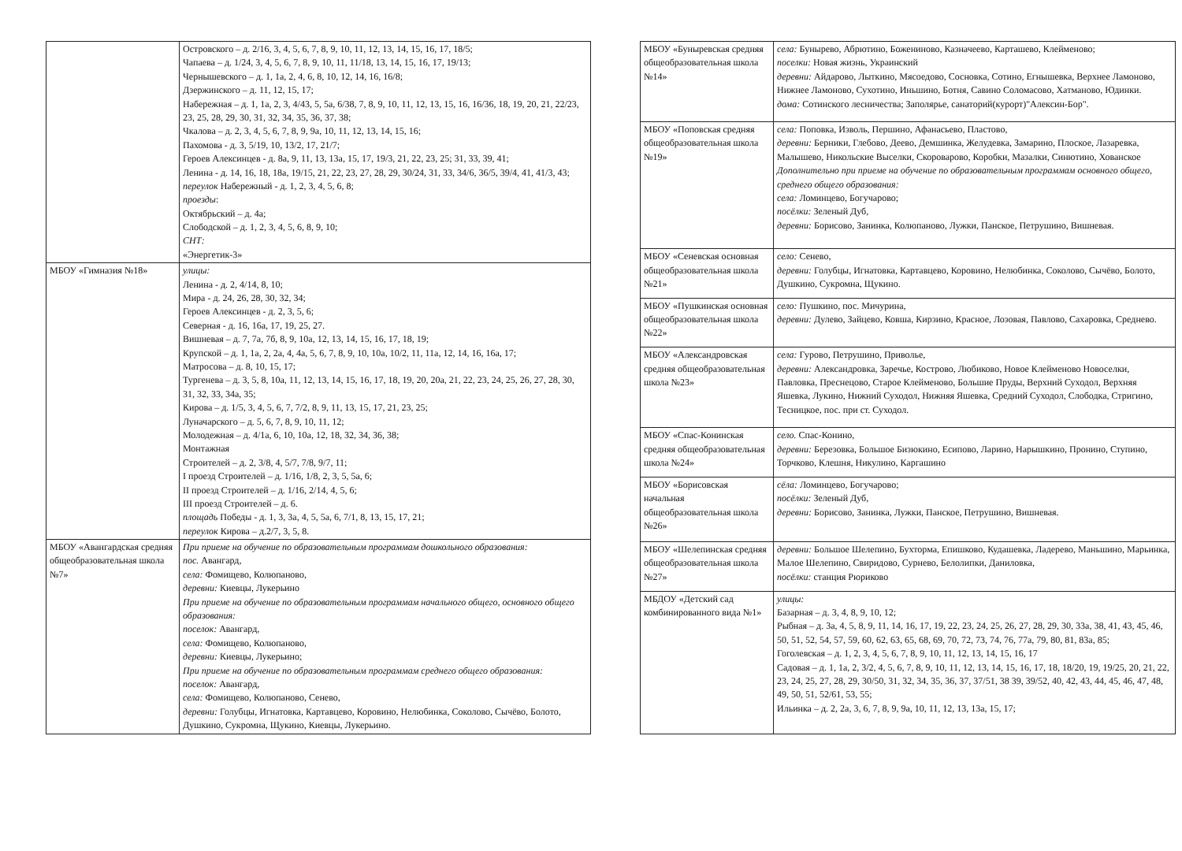| | Островского – д. 2/16, 3, 4, 5, 6, 7, 8, 9, 10, 11, 12, 13, 14, 15, 16, 17, 18/5; Чапаева – д. 1/24, 3, 4, 5, 6, 7, 8, 9, 10, 11, 11/18, 13, 14, 15, 16, 17, 19/13; Чернышевского – д. 1, 1а, 2, 4, 6, 8, 10, 12, 14, 16, 16/8; Дзержинского – д. 11, 12, 15, 17; Набережная – д. 1, 1а, 2, 3, 4/43, 5, 5а, 6/38, 7, 8, 9, 10, 11, 12, 13, 15, 16, 16/36, 18, 19, 20, 21, 22/23, 23, 25, 28, 29, 30, 31, 32, 34, 35, 36, 37, 38; Чкалова – д. 2, 3, 4, 5, 6, 7, 8, 9, 9а, 10, 11, 12, 13, 14, 15, 16; Пахомова - д. 3, 5/19, 10, 13/2, 17, 21/7; Героев Алексинцев - д. 8а, 9, 11, 13, 13а, 15, 17, 19/3, 21, 22, 23, 25; 31, 33, 39, 41; Ленина - д. 14, 16, 18, 18а, 19/15, 21, 22, 23, 27, 28, 29, 30/24, 31, 33, 34/6, 36/5, 39/4, 41, 41/3, 43; переулок Набережный - д. 1, 2, 3, 4, 5, 6, 8; проезды : Октябрьский – д. 4а; Слободской – д. 1, 2, 3, 4, 5, 6, 8, 9, 10; СНТ: «Энергетик-3» |
| МБОУ «Гимназия №18» | улицы: Ленина - д. 2, 4/14, 8, 10; Мира - д. 24, 26, 28, 30, 32, 34; Героев Алексинцев - д. 2, 3, 5, 6; Северная - д. 16, 16а, 17, 19, 25, 27. Вишневая – д. 7, 7а, 7б, 8, 9, 10а, 12, 13, 14, 15, 16, 17, 18, 19; Крупской – д. 1, 1а, 2, 2а, 4, 4а, 5, 6, 7, 8, 9, 10, 10а, 10/2, 11, 11а, 12, 14, 16, 16а, 17; Матросова – д. 8, 10, 15, 17; Тургенева – д. 3, 5, 8, 10а, 11, 12, 13, 14, 15, 16, 17, 18, 19, 20, 20а, 21, 22, 23, 24, 25, 26, 27, 28, 30, 31, 32, 33, 34а, 35; Кирова – д. 1/5, 3, 4, 5, 6, 7, 7/2, 8, 9, 11, 13, 15, 17, 21, 23, 25; Луначарского – д. 5, 6, 7, 8, 9, 10, 11, 12; Молодежная – д. 4/1а, 6, 10, 10а, 12, 18, 32, 34, 36, 38; Монтажная Строителей – д. 2, 3/8, 4, 5/7, 7/8, 9/7, 11; I проезд Строителей – д. 1/16, 1/8, 2, 3, 5, 5а, 6; II проезд Строителей – д. 1/16, 2/14, 4, 5, 6; III проезд Строителей – д. 6. площадь Победы - д. 1, 3, 3а, 4, 5, 5а, 6, 7/1, 8, 13, 15, 17, 21; переулок Кирова – д.2/7, 3, 5, 8. |
| МБОУ «Авангардская средняя общеобразовательная школа №7» | При приеме на обучение по образовательным программам дошкольного образования: пос. Авангард, села: Фомищево, Колюпаново, деревни: Киевцы, Лукерьино При приеме на обучение по образовательным программам начального общего, основного общего образования: поселок: Авангард, села: Фомищево, Колюпаново, деревни: Киевцы, Лукерьино; При приеме на обучение по образовательным программам среднего общего образования: поселок: Авангард, села: Фомищево, Колюпаново, Сенево, деревни: Голубцы, Игнатовка, Картавцево, Коровино, Нелюбинка, Соколово, Сычёво, Болото, Душкино, Сукромна, Щукино, Киевцы, Лукерьино. |
| МБОУ «Буныревская средняя общеобразовательная школа №14» | села: Бунырево, Абрютино, Боженинoво, Казначеево, Карташево, Клейменово; поселки: Новая жизнь, Украинский деревни: Айдарово, Лыткино, Мясоедово, Сосновка, Сотино, Егнышевка, Верхнее Ламоново, Нижнее Ламоново, Сухотино, Иньшино, Ботня, Савино Соломасово, Хатманово, Юдинки. дома: Сотинского лесничества; Заполярье, санаторий(курорт)"Алексин-Бор". |
| МБОУ «Поповская средняя общеобразовательная школа №19» | села: Поповка, Изволь, Першино, Афанасьево, Пластово, деревни: Берники, Глебово, Деево, Демшинка, Желудевка, Замарино, Плоское, Лазаревка, Малышево, Никольские Выселки, Скороварово, Коробки, Мазалки, Синютино, Хованское Дополнительно при приеме на обучение по образовательным программам основного общего, среднего общего образования: села: Ломинцево, Богучарово; посёлки: Зеленый Дуб, деревни: Борисово, Занинка, Колюпаново, Лужки, Панское, Петрушино, Вишневая. |
| МБОУ «Сеневская основная общеобразовательная школа №21» | село: Сенево, деревни: Голубцы, Игнатовка, Картавцево, Коровино, Нелюбинка, Соколово, Сычёво, Болото, Душкино, Сукромна, Щукино. |
| МБОУ «Пушкинская основная общеобразовательная школа №22» | село: Пушкино, пос. Мичурина, деревни: Дулево, Зайцево, Ковша, Кирзино, Красное, Лозовая, Павлово, Сахаровка, Среднево. |
| МБОУ «Александровская средняя общеобразовательная школа №23» | села: Гурово, Петрушино, Приволье, деревни: Александровка, Заречье, Кострово, Любиково, Новое Клейменово Новоселки, Павловка, Преснецово, Старое Клейменово, Большие Пруды, Верхний Суходол, Верхняя Яшевка, Лукино, Нижний Суходол, Нижняя Яшевка, Средний Суходол, Слободка, Стригино, Тесницкое, пос. при ст. Суходол. |
| МБОУ «Спас-Конинская средняя общеобразовательная школа №24» | село. Спас-Конино, деревни: Березовка, Большое Бизюкино, Есипово, Ларино, Нарышкино, Пронино, Ступино, Торчково, Клешня, Никулино, Каргашино |
| МБОУ «Борисовская начальная общеобразовательная школа №26» | сёла: Ломинцево, Богучарово; посёлки: Зеленый Дуб, деревни: Борисово, Занинка, Лужки, Панское, Петрушино, Вишневая. |
| МБОУ «Шелепинская средняя общеобразовательная школа №27» | деревни: Большое Шелепино, Бухторма, Епишково, Кудашевка, Ладерево, Маньшино, Марьинка, Малое Шелепино, Свиридово, Сурнево, Белолипки, Даниловка, посёлки: станция Рюриково |
| МБДОУ «Детский сад комбинированного вида №1» | улицы: Базарная – д. 3, 4, 8, 9, 10, 12; Рыбная – д. 3а, 4, 5, 8, 9, 11, 14, 16, 17, 19, 22, 23, 24, 25, 26, 27, 28, 29, 30, 33а, 38, 41, 43, 45, 46, 50, 51, 52, 54, 57, 59, 60, 62, 63, 65, 68, 69, 70, 72, 73, 74, 76, 77а, 79, 80, 81, 83а, 85; Гоголевская – д. 1, 2, 3, 4, 5, 6, 7, 8, 9, 10, 11, 12, 13, 14, 15, 16, 17 Садовая – д. 1, 1а, 2, 3/2, 4, 5, 6, 7, 8, 9, 10, 11, 12, 13, 14, 15, 16, 17, 18, 18/20, 19, 19/25, 20, 21, 22, 23, 24, 25, 27, 28, 29, 30/50, 31, 32, 34, 35, 36, 37, 37/51, 38 39, 39/52, 40, 42, 43, 44, 45, 46, 47, 48, 49, 50, 51, 52/61, 53, 55; Ильинка – д. 2, 2а, 3, 6, 7, 8, 9, 9а, 10, 11, 12, 13, 13а, 15, 17; |